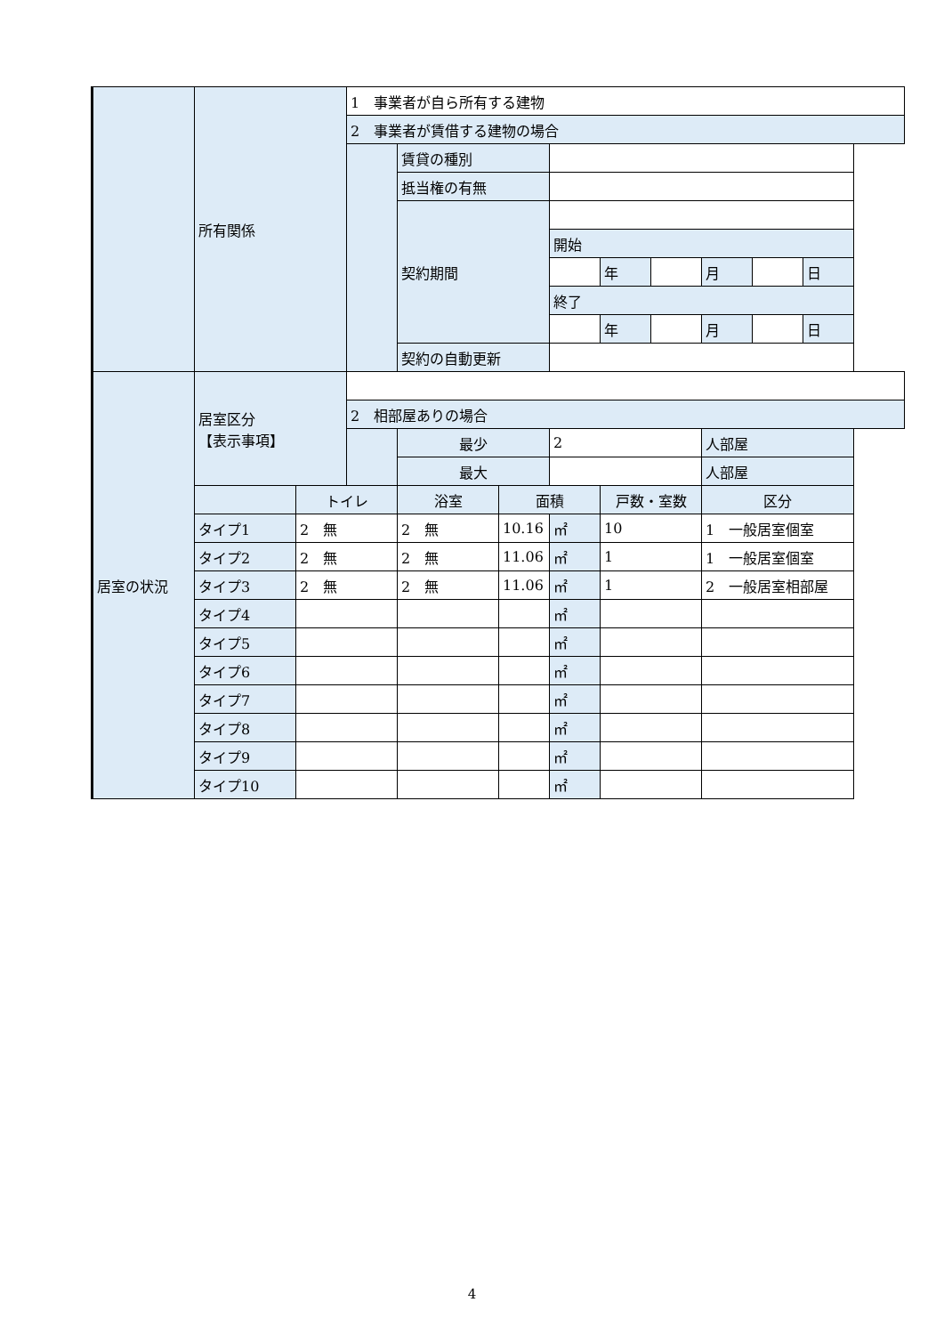| | 所有関係 | | 1 事業者が自ら所有する建物 | | | | | | | | |
| | | | 2 事業者が賃借する建物の場合 | | | | | | | | |
| | | | | 賃貸の種別 | | | | | | | |
| | | | | 抵当権の有無 | | | | | | | |
| | | | | 契約期間 | | | | | | | |
| | | | | | | 開始 | | | | | |
| | | | | | | | 年 | | 月 | | 日 |
| | | | | | | 終了 | | | | | |
| | | | | | | | 年 | | 月 | | 日 |
| | | | | 契約の自動更新 | | | | | | | |
| 居室の状況 | 居室区分 【表示事項】 | | | | | | | | | | |
| | | | 2 相部屋ありの場合 | | | | | | | | |
| | | | | 最少 | | 2 | | | 人部屋 | | |
| | | | | 最大 | | | | | 人部屋 | | |
| | | トイレ | | 浴室 | 面積 | | 戸数・室数 | | 区分 | | |
| | タイプ1 | 2 無 | | 2 無 | 10.16 | ㎡ | 10 | | 1 一般居室個室 | | |
| | タイプ2 | 2 無 | | 2 無 | 11.06 | ㎡ | 1 | | 1 一般居室個室 | | |
| | タイプ3 | 2 無 | | 2 無 | 11.06 | ㎡ | 1 | | 2 一般居室相部屋 | | |
| | タイプ4 | | | | | ㎡ | | | | | |
| | タイプ5 | | | | | ㎡ | | | | | |
| | タイプ6 | | | | | ㎡ | | | | | |
| | タイプ7 | | | | | ㎡ | | | | | |
| | タイプ8 | | | | | ㎡ | | | | | |
| | タイプ9 | | | | | ㎡ | | | | | |
| | タイプ10 | | | | | ㎡ | | | | | |
4